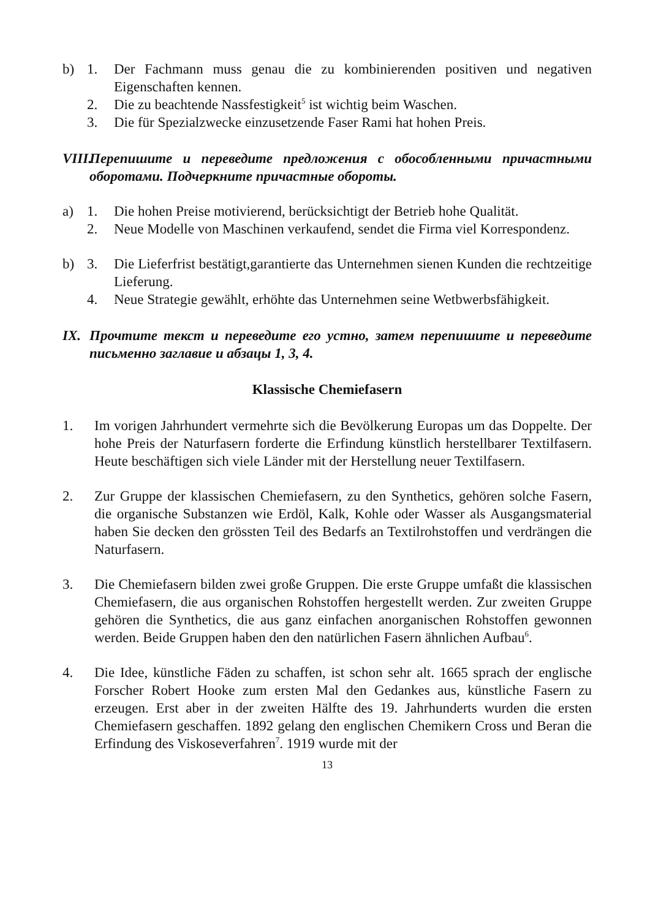b) 1. Der Fachmann muss genau die zu kombinierenden positiven und negativen Eigenschaften kennen.
2. Die zu beachtende Nassfestigkeit<sup>5</sup> ist wichtig beim Waschen.
3. Die für Spezialzwecke einzusetzende Faser Rami hat hohen Preis.
VIII.
Перепишите и переведите предложения с обособленными причастными оборотами. Подчеркните причастные обороты.
a) 1. Die hohen Preise motivierend, berücksichtigt der Betrieb hohe Qualität.
2. Neue Modelle von Maschinen verkaufend, sendet die Firma viel Korrespondenz.
b) 3. Die Lieferfrist bestätigt,garantierte das Unternehmen sienen Kunden die rechtzeitige Lieferung.
4. Neue Strategie gewählt, erhöhte das Unternehmen seine Wetbwerbsfähigkeit.
IX. Прочтите текст и переведите его устно, затем перепишите и переведите письменно заглавие и абзацы 1, 3, 4.
Klassische Chemiefasern
1. Im vorigen Jahrhundert vermehrte sich die Bevölkerung Europas um das Doppelte. Der hohe Preis der Naturfasern forderte die Erfindung künstlich herstellbarer Textilfasern. Heute beschäftigen sich viele Länder mit der Herstellung neuer Textilfasern.
2. Zur Gruppe der klassischen Chemiefasern, zu den Synthetics, gehören solche Fasern, die organische Substanzen wie Erdöl, Kalk, Kohle oder Wasser als Ausgangsmaterial haben Sie decken den grössten Teil des Bedarfs an Textilrohstoffen und verdrängen die Naturfasern.
3. Die Chemiefasern bilden zwei große Gruppen. Die erste Gruppe umfaßt die klassischen Chemiefasern, die aus organischen Rohstoffen hergestellt werden. Zur zweiten Gruppe gehören die Synthetics, die aus ganz einfachen anorganischen Rohstoffen gewonnen werden. Beide Gruppen haben den den natürlichen Fasern ähnlichen Aufbau<sup>6</sup>.
4. Die Idee, künstliche Fäden zu schaffen, ist schon sehr alt. 1665 sprach der englische Forscher Robert Hooke zum ersten Mal den Gedankes aus, künstliche Fasern zu erzeugen. Erst aber in der zweiten Hälfte des 19. Jahrhunderts wurden die ersten Chemiefasern geschaffen. 1892 gelang den englischen Chemikern Cross und Beran die Erfindung des Viskoseverfahren<sup>7</sup>. 1919 wurde mit der
13